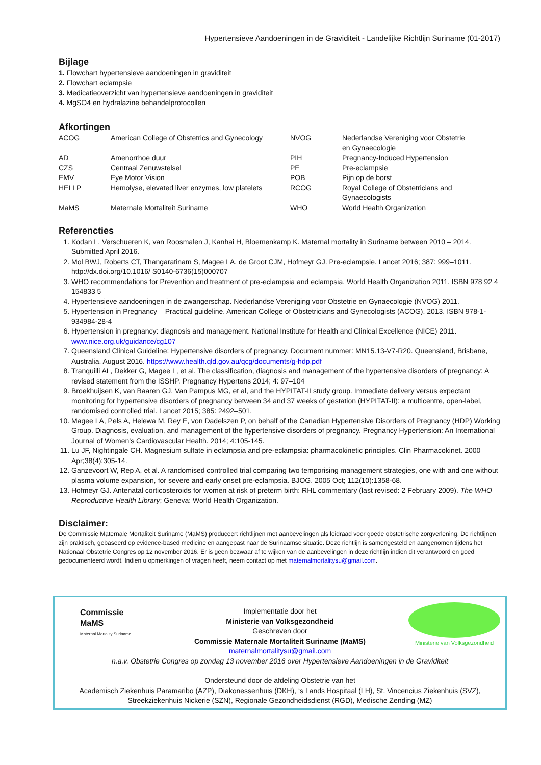Hypertensieve Aandoeningen in de Graviditeit - Landelijke Richtlijn Suriname (01-2017)
Bijlage
1. Flowchart hypertensieve aandoeningen in graviditeit
2. Flowchart eclampsie
3. Medicatieoverzicht van hypertensieve aandoeningen in graviditeit
4. MgSO4 en hydralazine behandelprotocollen
Afkortingen
| ACOG | American College of Obstetrics and Gynecology | NVOG | Nederlandse Vereniging voor Obstetrie en Gynaecologie |
| AD | Amenorrhoe duur | PIH | Pregnancy-Induced Hypertension |
| CZS | Centraal Zenuwstelsel | PE | Pre-eclampsie |
| EMV | Eye Motor Vision | POB | Pijn op de borst |
| HELLP | Hemolyse, elevated liver enzymes, low platelets | RCOG | Royal College of Obstetricians and Gynaecologists |
| MaMS | Maternale Mortaliteit Suriname | WHO | World Health Organization |
Referencties
1. Kodan L, Verschueren K, van Roosmalen J, Kanhai H, Bloemenkamp K. Maternal mortality in Suriname between 2010 – 2014. Submitted April 2016.
2. Mol BWJ, Roberts CT, Thangaratinam S, Magee LA, de Groot CJM, Hofmeyr GJ. Pre-eclampsie. Lancet 2016; 387: 999–1011. http://dx.doi.org/10.1016/ S0140-6736(15)000707
3. WHO recommendations for Prevention and treatment of pre-eclampsia and eclampsia. World Health Organization 2011. ISBN 978 92 4 154833 5
4. Hypertensieve aandoeningen in de zwangerschap. Nederlandse Vereniging voor Obstetrie en Gynaecologie (NVOG) 2011.
5. Hypertension in Pregnancy – Practical guideline. American College of Obstetricians and Gynecologists (ACOG). 2013. ISBN 978-1-934984-28-4
6. Hypertension in pregnancy: diagnosis and management. National Institute for Health and Clinical Excellence (NICE) 2011. www.nice.org.uk/guidance/cg107
7. Queensland Clinical Guideline: Hypertensive disorders of pregnancy. Document nummer: MN15.13-V7-R20. Queensland, Brisbane, Australia. August 2016. https://www.health.qld.gov.au/qcg/documents/g-hdp.pdf
8. Tranquilli AL, Dekker G, Magee L, et al. The classification, diagnosis and management of the hypertensive disorders of pregnancy: A revised statement from the ISSHP. Pregnancy Hypertens 2014; 4: 97–104
9. Broekhuijsen K, van Baaren GJ, Van Pampus MG, et al, and the HYPITAT-II study group. Immediate delivery versus expectant monitoring for hypertensive disorders of pregnancy between 34 and 37 weeks of gestation (HYPITAT-II): a multicentre, open-label, randomised controlled trial. Lancet 2015; 385: 2492–501.
10. Magee LA, Pels A, Helewa M, Rey E, von Dadelszen P, on behalf of the Canadian Hypertensive Disorders of Pregnancy (HDP) Working Group. Diagnosis, evaluation, and management of the hypertensive disorders of pregnancy. Pregnancy Hypertension: An International Journal of Women’s Cardiovascular Health. 2014; 4:105-145.
11. Lu JF, Nightingale CH. Magnesium sulfate in eclampsia and pre-eclampsia: pharmacokinetic principles. Clin Pharmacokinet. 2000 Apr;38(4):305-14.
12. Ganzevoort W, Rep A, et al. A randomised controlled trial comparing two temporising management strategies, one with and one without plasma volume expansion, for severe and early onset pre-eclampsia. BJOG. 2005 Oct; 112(10):1358-68.
13. Hofmeyr GJ. Antenatal corticosteroids for women at risk of preterm birth: RHL commentary (last revised: 2 February 2009). The WHO Reproductive Health Library; Geneva: World Health Organization.
Disclaimer:
De Commissie Maternale Mortaliteit Suriname (MaMS) produceert richtlijnen met aanbevelingen als leidraad voor goede obstetrische zorgverlening. De richtlijnen zijn praktisch, gebaseerd op evidence-based medicine en aangepast naar de Surinaamse situatie. Deze richtlijn is samengesteld en aangenomen tijdens het Nationaal Obstetrie Congres op 12 november 2016. Er is geen bezwaar af te wijken van de aanbevelingen in deze richtlijn indien dit verantwoord en goed gedocumenteerd wordt. Indien u opmerkingen of vragen heeft, neem contact op met maternalmortalitysu@gmail.com.
Commissie
MaMS
Maternal Mortality Suriname
Ministerie van Volksgezondheid
Implementatie door het
Ministerie van Volksgezondheid
Geschreven door
Commissie Maternale Mortaliteit Suriname (MaMS)
maternalmortalitysu@gmail.com
n.a.v. Obstetrie Congres op zondag 13 november 2016 over Hypertensieve Aandoeningen in de Graviditeit
Ondersteund door de afdeling Obstetrie van het
Academisch Ziekenhuis Paramaribo (AZP), Diakonessenhuis (DKH), ‘s Lands Hospitaal (LH), St. Vincencius Ziekenhuis (SVZ), Streekziekenhuis Nickerie (SZN), Regionale Gezondheidsdienst (RGD), Medische Zending (MZ)